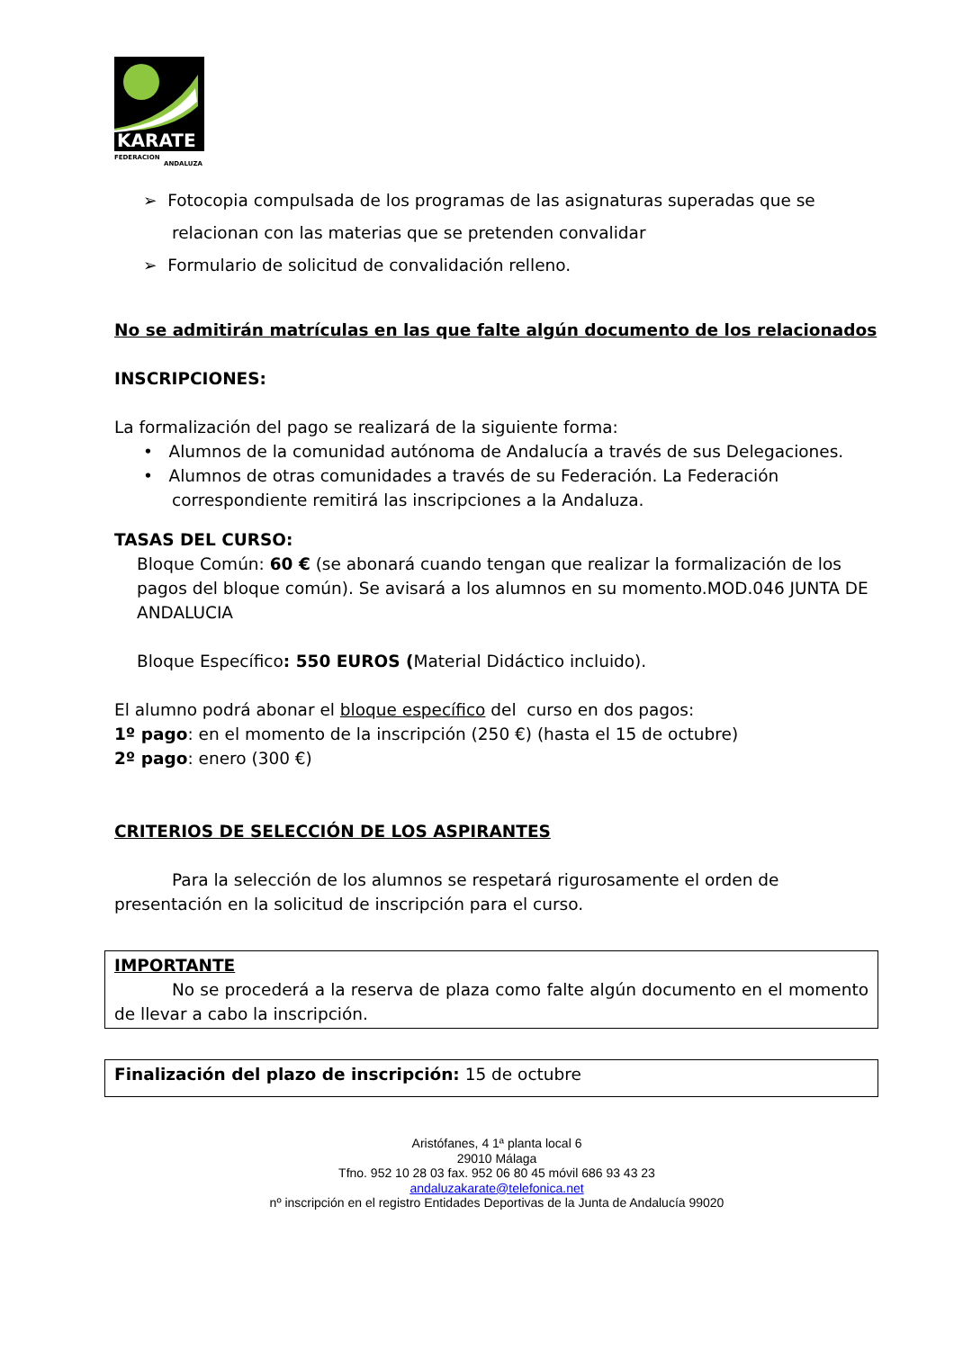KARATE
FEDERACION
ANDALUZA
➢ Fotocopia compulsada de los programas de las asignaturas superadas que se relacionan con las materias que se pretenden convalidar
➢ Formulario de solicitud de convalidación relleno.
No se admitirán matrículas en las que falte algún documento de los relacionados
INSCRIPCIONES:
La formalización del pago se realizará de la siguiente forma:
• Alumnos de la comunidad autónoma de Andalucía a través de sus Delegaciones.
• Alumnos de otras comunidades a través de su Federación. La Federación correspondiente remitirá las inscripciones a la Andaluza.
TASAS DEL CURSO:
Bloque Común: 60 € (se abonará cuando tengan que realizar la formalización de los pagos del bloque común). Se avisará a los alumnos en su momento.MOD.046 JUNTA DE ANDALUCIA
Bloque Específico: 550 EUROS (Material Didáctico incluido).
El alumno podrá abonar el bloque específico del curso en dos pagos:
1º pago: en el momento de la inscripción (250 €) (hasta el 15 de octubre)
2º pago: enero (300 €)
CRITERIOS DE SELECCIÓN DE LOS ASPIRANTES
Para la selección de los alumnos se respetará rigurosamente el orden de presentación en la solicitud de inscripción para el curso.
IMPORTANTE
No se procederá a la reserva de plaza como falte algún documento en el momento de llevar a cabo la inscripción.
Finalización del plazo de inscripción: 15 de octubre
Aristófanes, 4 1ª planta local 6
29010 Málaga
Tfno. 952 10 28 03 fax. 952 06 80 45 móvil 686 93 43 23
andaluzakarate@telefonica.net
nº inscripción en el registro Entidades Deportivas de la Junta de Andalucía 99020